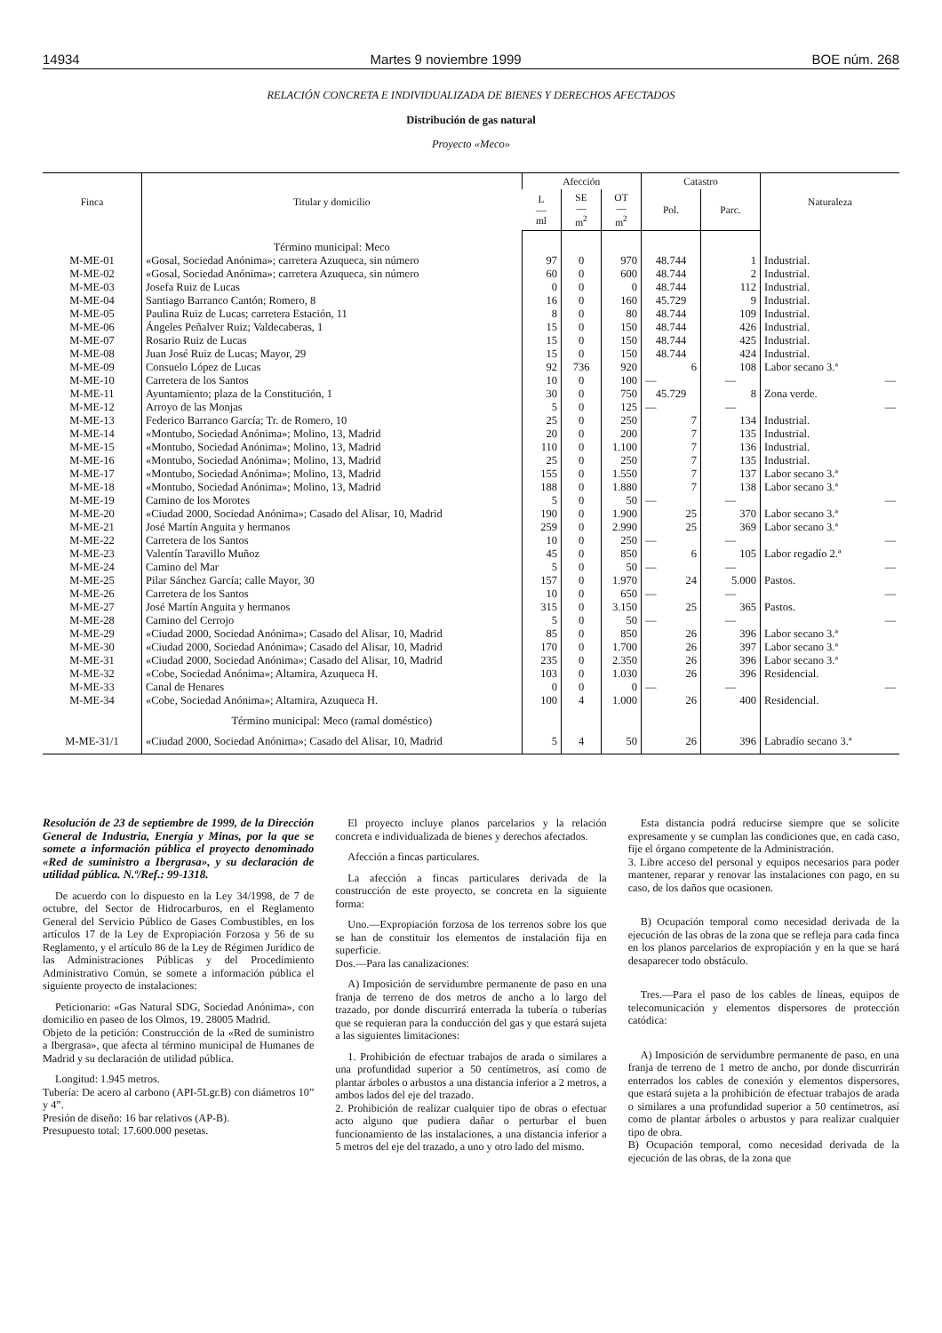14934 Martes 9 noviembre 1999 BOE núm. 268
RELACIÓN CONCRETA E INDIVIDUALIZADA DE BIENES Y DERECHOS AFECTADOS
Distribución de gas natural
Proyecto «Meco»
| Finca | Titular y domicilio | Afección | | | Catastro | | Naturaleza |
| --- | --- | --- | --- | --- | --- | --- | --- |
| | | L — ml | SE — m<sup>2</sup> | OT — m<sup>2</sup> | Pol. | Parc. | |
| | Término municipal: Meco | | | | | | |
| M-ME-01 | «Gosal, Sociedad Anónima»; carretera Azuqueca, sin número | 97 | 0 | 970 | 48.744 | 1 | Industrial. |
| M-ME-02 | «Gosal, Sociedad Anónima»; carretera Azuqueca, sin número | 60 | 0 | 600 | 48.744 | 2 | Industrial. |
| M-ME-03 | Josefa Ruiz de Lucas | 0 | 0 | 0 | 48.744 | 112 | Industrial. |
| M-ME-04 | Santiago Barranco Cantón; Romero, 8 | 16 | 0 | 160 | 45.729 | 9 | Industrial. |
| M-ME-05 | Paulina Ruiz de Lucas; carretera Estación, 11 | 8 | 0 | 80 | 48.744 | 109 | Industrial. |
| M-ME-06 | Ángeles Peñalver Ruiz; Valdecaberas, 1 | 15 | 0 | 150 | 48.744 | 426 | Industrial. |
| M-ME-07 | Rosario Ruiz de Lucas | 15 | 0 | 150 | 48.744 | 425 | Industrial. |
| M-ME-08 | Juan José Ruiz de Lucas; Mayor, 29 | 15 | 0 | 150 | 48.744 | 424 | Industrial. |
| M-ME-09 | Consuelo López de Lucas | 92 | 736 | 920 | 6 | 108 | Labor secano 3.ª |
| M-ME-10 | Carretera de los Santos | 10 | 0 | 100 | — | — | — |
| M-ME-11 | Ayuntamiento; plaza de la Constitución, 1 | 30 | 0 | 750 | 45.729 | 8 | Zona verde. |
| M-ME-12 | Arroyo de las Monjas | 5 | 0 | 125 | — | — | — |
| M-ME-13 | Federico Barranco García; Tr. de Romero, 10 | 25 | 0 | 250 | 7 | 134 | Industrial. |
| M-ME-14 | «Montubo, Sociedad Anónima»; Molino, 13, Madrid | 20 | 0 | 200 | 7 | 135 | Industrial. |
| M-ME-15 | «Montubo, Sociedad Anónima»; Molino, 13, Madrid | 110 | 0 | 1.100 | 7 | 136 | Industrial. |
| M-ME-16 | «Montubo, Sociedad Anónima»; Molino, 13, Madrid | 25 | 0 | 250 | 7 | 135 | Industrial. |
| M-ME-17 | «Montubo, Sociedad Anónima»; Molino, 13, Madrid | 155 | 0 | 1.550 | 7 | 137 | Labor secano 3.ª |
| M-ME-18 | «Montubo, Sociedad Anónima»; Molino, 13, Madrid | 188 | 0 | 1.880 | 7 | 138 | Labor secano 3.ª |
| M-ME-19 | Camino de los Morotes | 5 | 0 | 50 | — | — | — |
| M-ME-20 | «Ciudad 2000, Sociedad Anónima»; Casado del Alisar, 10, Madrid | 190 | 0 | 1.900 | 25 | 370 | Labor secano 3.ª |
| M-ME-21 | José Martín Anguita y hermanos | 259 | 0 | 2.990 | 25 | 369 | Labor secano 3.ª |
| M-ME-22 | Carretera de los Santos | 10 | 0 | 250 | — | — | — |
| M-ME-23 | Valentín Taravillo Muñoz | 45 | 0 | 850 | 6 | 105 | Labor regadío 2.ª |
| M-ME-24 | Camino del Mar | 5 | 0 | 50 | — | — | — |
| M-ME-25 | Pilar Sánchez García; calle Mayor, 30 | 157 | 0 | 1.970 | 24 | 5.000 | Pastos. |
| M-ME-26 | Carretera de los Santos | 10 | 0 | 650 | — | — | — |
| M-ME-27 | José Martín Anguita y hermanos | 315 | 0 | 3.150 | 25 | 365 | Pastos. |
| M-ME-28 | Camino del Cerrojo | 5 | 0 | 50 | — | — | — |
| M-ME-29 | «Ciudad 2000, Sociedad Anónima»; Casado del Alisar, 10, Madrid | 85 | 0 | 850 | 26 | 396 | Labor secano 3.ª |
| M-ME-30 | «Ciudad 2000, Sociedad Anónima»; Casado del Alisar, 10, Madrid | 170 | 0 | 1.700 | 26 | 397 | Labor secano 3.ª |
| M-ME-31 | «Ciudad 2000, Sociedad Anónima»; Casado del Alisar, 10, Madrid | 235 | 0 | 2.350 | 26 | 396 | Labor secano 3.ª |
| M-ME-32 | «Cobe, Sociedad Anónima»; Altamira, Azuqueca H. | 103 | 0 | 1.030 | 26 | 396 | Residencial. |
| M-ME-33 | Canal de Henares | 0 | 0 | 0 | — | — | — |
| M-ME-34 | «Cobe, Sociedad Anónima»; Altamira, Azuqueca H. | 100 | 4 | 1.000 | 26 | 400 | Residencial. |
| | Término municipal: Meco (ramal doméstico) | | | | | | |
| M-ME-31/1 | «Ciudad 2000, Sociedad Anónima»; Casado del Alisar, 10, Madrid | 5 | 4 | 50 | 26 | 396 | Labradío secano 3.ª |
Resolución de 23 de septiembre de 1999, de la Dirección General de Industria, Energía y Minas, por la que se somete a información pública el proyecto denominado «Red de suministro a Ibergrasa», y su declaración de utilidad pública. N.ª/Ref.: 99-1318.
De acuerdo con lo dispuesto en la Ley 34/1998, de 7 de octubre, del Sector de Hidrocarburos, en el Reglamento General del Servicio Público de Gases Combustibles, en los artículos 17 de la Ley de Expropiación Forzosa y 56 de su Reglamento, y el artículo 86 de la Ley de Régimen Jurídico de las Administraciones Públicas y del Procedimiento Administrativo Común, se somete a información pública el siguiente proyecto de instalaciones:
Peticionario: «Gas Natural SDG, Sociedad Anónima», con domicilio en paseo de los Olmos, 19. 28005 Madrid.
Objeto de la petición: Construcción de la «Red de suministro a Ibergrasa», que afecta al término municipal de Humanes de Madrid y su declaración de utilidad pública.
Longitud: 1.945 metros.
Tubería: De acero al carbono (API-5Lgr.B) con diámetros 10” y 4”.
Presión de diseño: 16 bar relativos (AP-B).
Presupuesto total: 17.600.000 pesetas.
El proyecto incluye planos parcelarios y la relación concreta e individualizada de bienes y derechos afectados.
Afección a fincas particulares.
La afección a fincas particulares derivada de la construcción de este proyecto, se concreta en la siguiente forma:
Uno.—Expropiación forzosa de los terrenos sobre los que se han de constituir los elementos de instalación fija en superficie.
Dos.—Para las canalizaciones:
A) Imposición de servidumbre permanente de paso en una franja de terreno de dos metros de ancho a lo largo del trazado, por donde discurrirá enterrada la tubería o tuberías que se requieran para la conducción del gas y que estará sujeta a las siguientes limitaciones:
1. Prohibición de efectuar trabajos de arada o similares a una profundidad superior a 50 centímetros, así como de plantar árboles o arbustos a una distancia inferior a 2 metros, a ambos lados del eje del trazado.
2. Prohibición de realizar cualquier tipo de obras o efectuar acto alguno que pudiera dañar o perturbar el buen funcionamiento de las instalaciones, a una distancia inferior a 5 metros del eje del trazado, a uno y otro lado del mismo.
Esta distancia podrá reducirse siempre que se solicite expresamente y se cumplan las condiciones que, en cada caso, fije el órgano competente de la Administración.
3. Libre acceso del personal y equipos necesarios para poder mantener, reparar y renovar las instalaciones con pago, en su caso, de los daños que ocasionen.
B) Ocupación temporal como necesidad derivada de la ejecución de las obras de la zona que se refleja para cada finca en los planos parcelarios de expropiación y en la que se hará desaparecer todo obstáculo.
Tres.—Para el paso de los cables de líneas, equipos de telecomunicación y elementos dispersores de protección catódica:
A) Imposición de servidumbre permanente de paso, en una franja de terreno de 1 metro de ancho, por donde discurrirán enterrados los cables de conexión y elementos dispersores, que estará sujeta a la prohibición de efectuar trabajos de arada o similares a una profundidad superior a 50 centímetros, así como de plantar árboles o arbustos y para realizar cualquier tipo de obra.
B) Ocupación temporal, como necesidad derivada de la ejecución de las obras, de la zona que